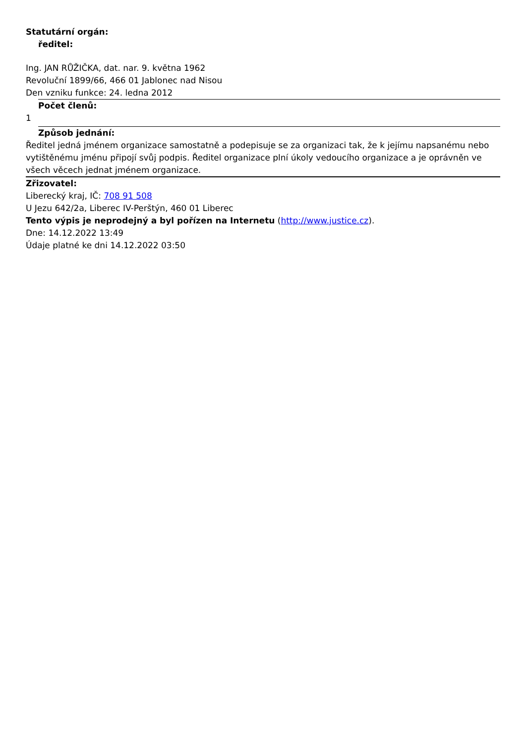Statutární orgán:
ředitel:
Ing. JAN RŮŽIČKA, dat. nar. 9. května 1962
Revoluční 1899/66, 466 01 Jablonec nad Nisou
Den vzniku funkce: 24. ledna 2012
Počet členů:
1
Způsob jednání:
Ředitel jedná jménem organizace samostatně a podepisuje se za organizaci tak, že k jejímu napsanému nebo vytištěnému jménu připojí svůj podpis. Ředitel organizace plní úkoly vedoucího organizace a je oprávněn ve všech věcech jednat jménem organizace.
Zřizovatel:
Liberecký kraj, IČ: 708 91 508
U Jezu 642/2a, Liberec IV-Perštýn, 460 01 Liberec
Tento výpis je neprodejný a byl pořízen na Internetu (http://www.justice.cz).
Dne: 14.12.2022 13:49
Údaje platné ke dni 14.12.2022 03:50